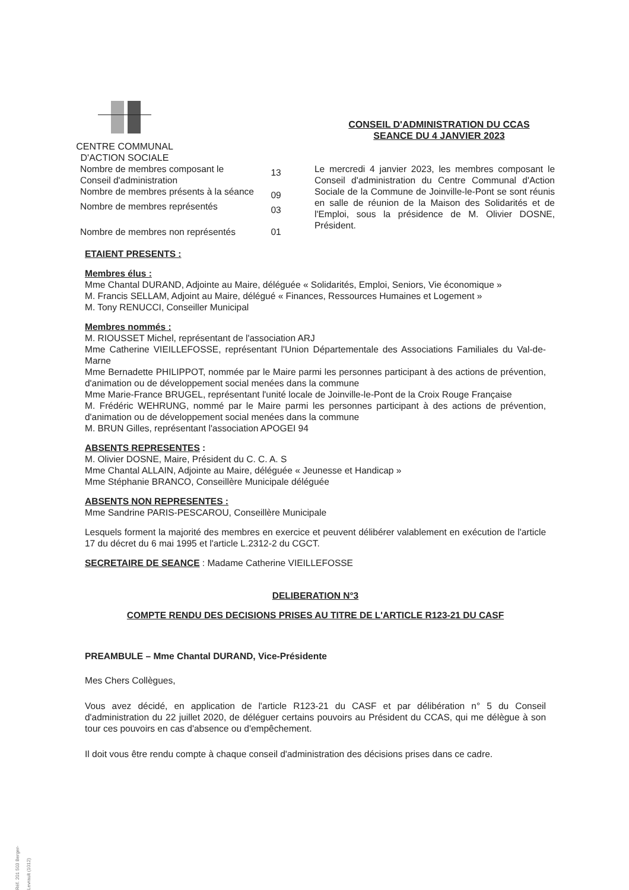CENTRE COMMUNAL
D'ACTION SOCIALE
CONSEIL D'ADMINISTRATION DU CCAS
SEANCE DU 4 JANVIER 2023
| Nombre de membres composant le Conseil d'administration | 13 |
| Nombre de membres présents à la séance | 09 |
| Nombre de membres représentés | 03 |
| Nombre de membres non représentés | 01 |
Le mercredi 4 janvier 2023, les membres composant le Conseil d'administration du Centre Communal d'Action Sociale de la Commune de Joinville-le-Pont se sont réunis en salle de réunion de la Maison des Solidarités et de l'Emploi, sous la présidence de M. Olivier DOSNE, Président.
ETAIENT PRESENTS :
Membres élus :
Mme Chantal DURAND, Adjointe au Maire, déléguée « Solidarités, Emploi, Seniors, Vie économique »
M. Francis SELLAM, Adjoint au Maire, délégué « Finances, Ressources Humaines et Logement »
M. Tony RENUCCI, Conseiller Municipal
Membres nommés :
M. RIOUSSET Michel, représentant de l'association ARJ
Mme Catherine VIEILLEFOSSE, représentant l'Union Départementale des Associations Familiales du Val-de-Marne
Mme Bernadette PHILIPPOT, nommée par le Maire parmi les personnes participant à des actions de prévention, d'animation ou de développement social menées dans la commune
Mme Marie-France BRUGEL, représentant l'unité locale de Joinville-le-Pont de la Croix Rouge Française
M. Frédéric WEHRUNG, nommé par le Maire parmi les personnes participant à des actions de prévention, d'animation ou de développement social menées dans la commune
M. BRUN Gilles, représentant l'association APOGEI 94
ABSENTS REPRESENTES :
M. Olivier DOSNE, Maire, Président du C. C. A. S
Mme Chantal ALLAIN, Adjointe au Maire, déléguée « Jeunesse et Handicap »
Mme Stéphanie BRANCO, Conseillère Municipale déléguée
ABSENTS NON REPRESENTES :
Mme Sandrine PARIS-PESCAROU, Conseillère Municipale
Lesquels forment la majorité des membres en exercice et peuvent délibérer valablement en exécution de l'article 17 du décret du 6 mai 1995 et l'article L.2312-2 du CGCT.
SECRETAIRE DE SEANCE : Madame Catherine VIEILLEFOSSE
DELIBERATION N°3
COMPTE RENDU DES DECISIONS PRISES AU TITRE DE L'ARTICLE R123-21 DU CASF
PREAMBULE – Mme Chantal DURAND, Vice-Présidente
Mes Chers Collègues,
Vous avez décidé, en application de l'article R123-21 du CASF et par délibération n° 5 du Conseil d'administration du 22 juillet 2020, de déléguer certains pouvoirs au Président du CCAS, qui me délègue à son tour ces pouvoirs en cas d'absence ou d'empêchement.
Il doit vous être rendu compte à chaque conseil d'administration des décisions prises dans ce cadre.
Réf. 201 503 Berger-Levrault (1012)